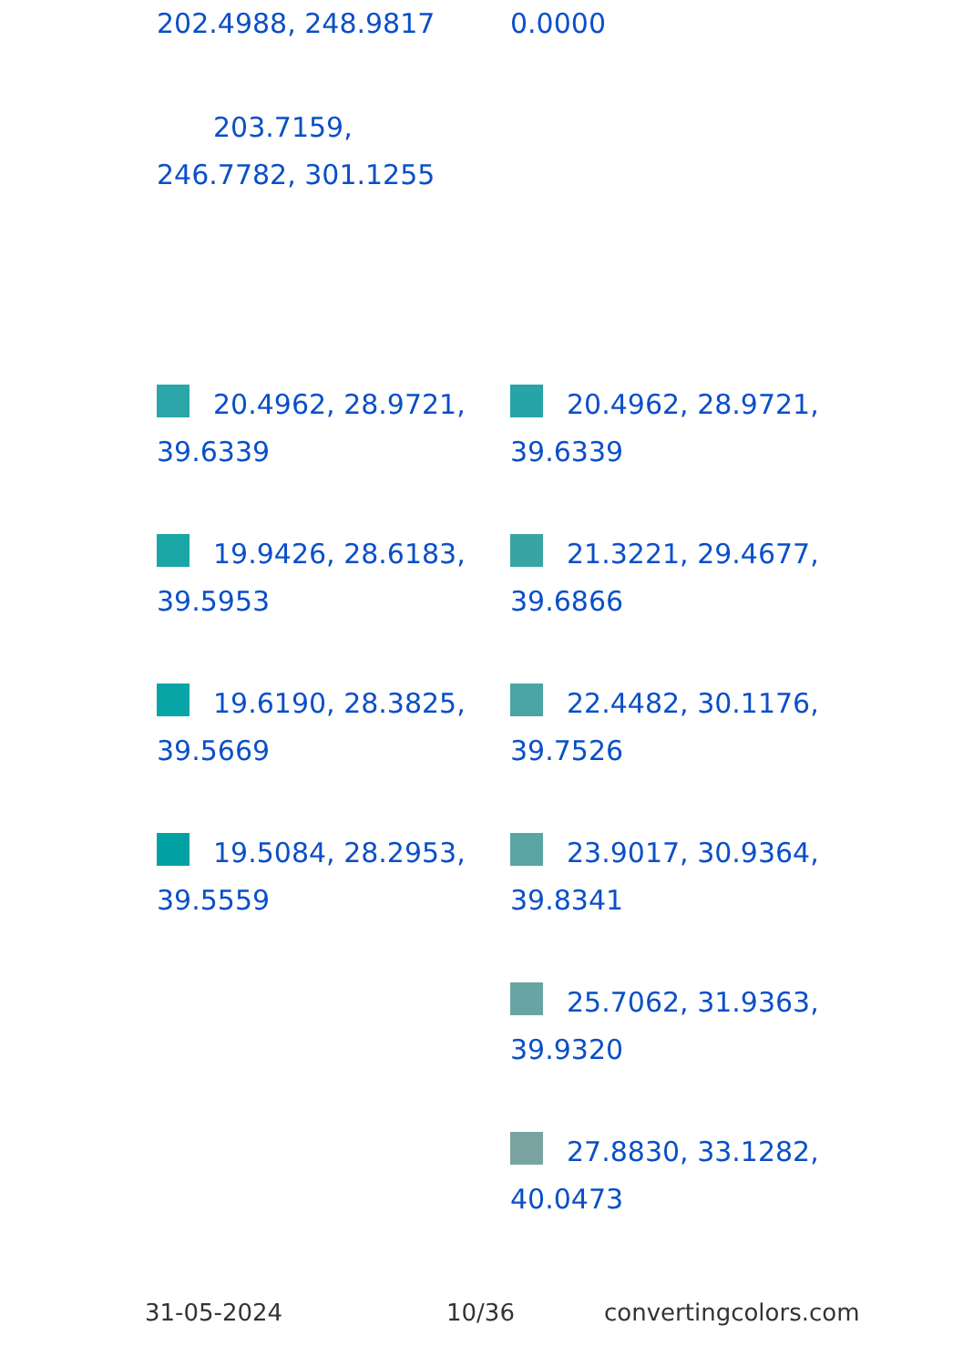202.4988, 248.9817 0.0000
203.7159, 246.7782, 301.1255
20.4962, 28.9721, 39.6339
20.4962, 28.9721, 39.6339
19.9426, 28.6183, 39.5953
21.3221, 29.4677, 39.6866
19.6190, 28.3825, 39.5669
22.4482, 30.1176, 39.7526
19.5084, 28.2953, 39.5559
23.9017, 30.9364, 39.8341
25.7062, 31.9363, 39.9320
27.8830, 33.1282, 40.0473
31-05-2024 10/36 convertingcolors.com